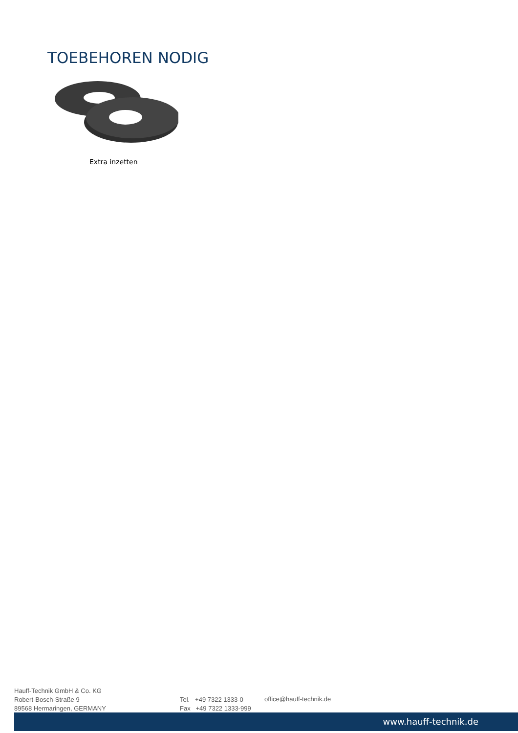TOEBEHOREN NODIG
Extra inzetten
Hauff-Technik GmbH & Co. KG
Robert-Bosch-Straße 9
89568 Hermaringen, GERMANY
Tel. +49 7322 1333-0
Fax +49 7322 1333-999
office@hauff-technik.de
www.hauff-technik.de